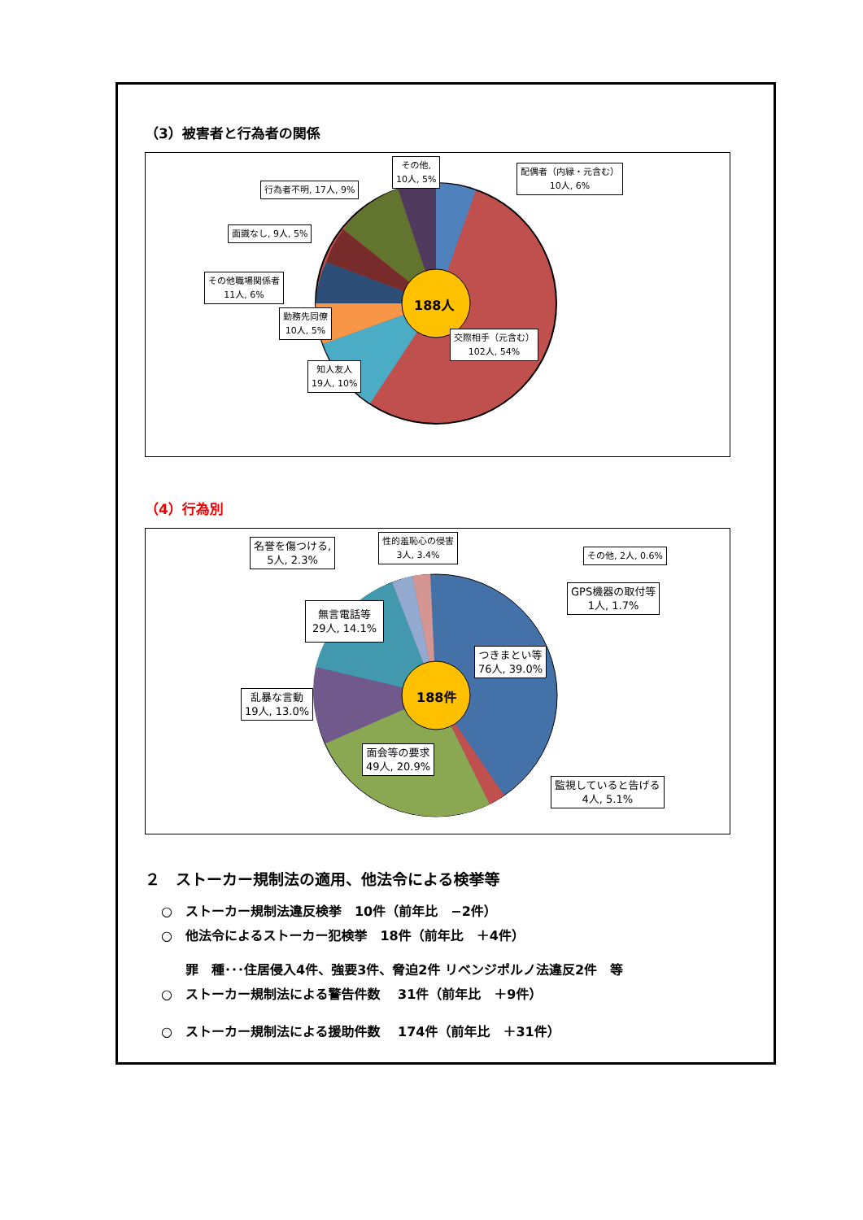（3）被害者と行為者の関係
188人
その他,
10人, 5%
配偶者（内縁・元含む）
10人, 6%
行為者不明, 17人, 9%
面識なし, 9人, 5%
その他職場関係者
11人, 6%
勤務先同僚
10人, 5%
交際相手（元含む）
102人, 54%
知人友人
19人, 10%
（4）行為別
188件
名誉を傷つける,
5人, 2.3%
性的羞恥心の侵害
3人, 3.4%
その他, 2人, 0.6%
GPS機器の取付等
1人, 1.7%
無言電話等
29人, 14.1%
つきまとい等
76人, 39.0%
乱暴な言動
19人, 13.0%
面会等の要求
49人, 20.9%
監視していると告げる
4人, 5.1%
２　ストーカー規制法の適用、他法令による検挙等
○　ストーカー規制法違反検挙　10件（前年比　−2件）
○　他法令によるストーカー犯検挙　18件（前年比　＋4件）
罪　種･･･住居侵入4件、強要3件、脅迫2件 リベンジポルノ法違反2件　等
○　ストーカー規制法による警告件数　 31件（前年比　＋9件）
○　ストーカー規制法による援助件数　 174件（前年比　＋31件）